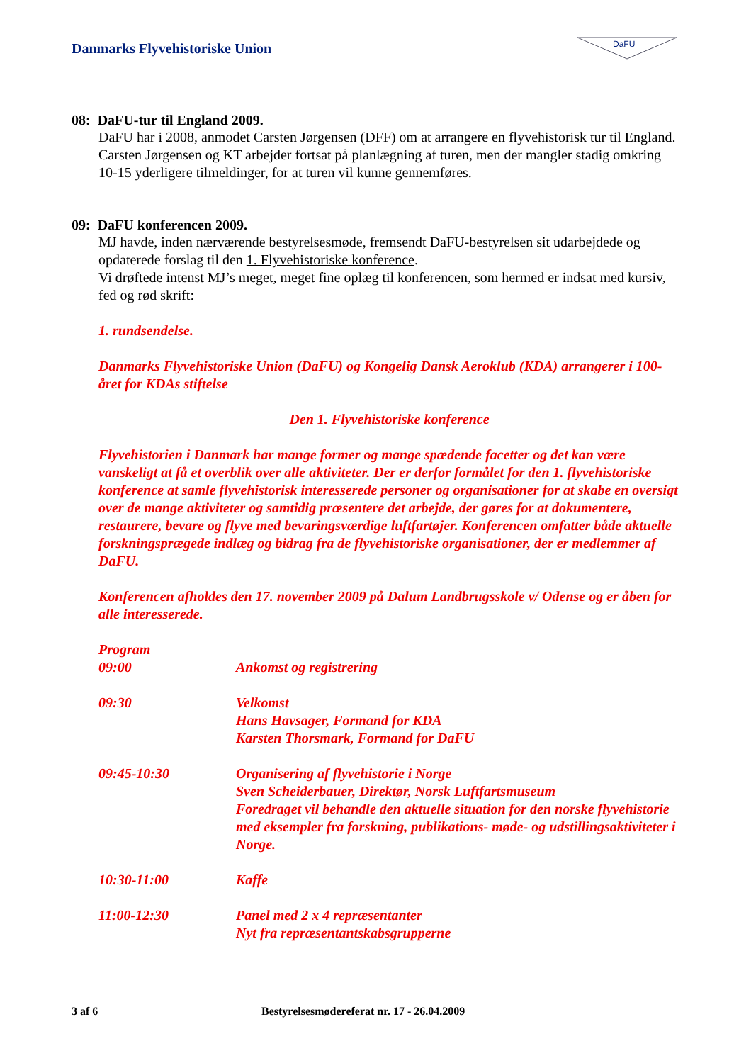Danmarks Flyvehistoriske Union
DaFU
08: DaFU-tur til England 2009.
DaFU har i 2008, anmodet Carsten Jørgensen (DFF) om at arrangere en flyvehistorisk tur til England.
Carsten Jørgensen og KT arbejder fortsat på planlægning af turen, men der mangler stadig omkring 10-15 yderligere tilmeldinger, for at turen vil kunne gennemføres.
09: DaFU konferencen 2009.
MJ havde, inden nærværende bestyrelsesmøde, fremsendt DaFU-bestyrelsen sit udarbejdede og opdaterede forslag til den 1. Flyvehistoriske konference.
Vi drøftede intenst MJ’s meget, meget fine oplæg til konferencen, som hermed er indsat med kursiv, fed og rød skrift:
1. rundsendelse.
Danmarks Flyvehistoriske Union (DaFU) og Kongelig Dansk Aeroklub (KDA) arrangerer i 100-året for KDAs stiftelse
Den 1. Flyvehistoriske konference
Flyvehistorien i Danmark har mange former og mange spædende facetter og det kan være vanskeligt at få et overblik over alle aktiviteter. Der er derfor formålet for den 1. flyvehistoriske konference at samle flyvehistorisk interesserede personer og organisationer for at skabe en oversigt over de mange aktiviteter og samtidig præsentere det arbejde, der gøres for at dokumentere, restaurere, bevare og flyve med bevaringsværdige luftfartøjer. Konferencen omfatter både aktuelle forskningsprægede indlæg og bidrag fra de flyvehistoriske organisationer, der er medlemmer af DaFU.
Konferencen afholdes den 17. november 2009 på Dalum Landbrugsskole v/ Odense og er åben for alle interesserede.
Program
| 09:00 | Ankomst og registrering |
| 09:30 | Velkomst Hans Havsager, Formand for KDA Karsten Thorsmark, Formand for DaFU |
| 09:45-10:30 | Organisering af flyvehistorie i Norge Sven Scheiderbauer, Direktør, Norsk Luftfartsmuseum Foredraget vil behandle den aktuelle situation for den norske flyvehistorie med eksempler fra forskning, publikations- møde- og udstillingsaktiviteter i Norge. |
| 10:30-11:00 | Kaffe |
| 11:00-12:30 | Panel med 2 x 4 repræsentanter Nyt fra repræsentantskabsgrupperne |
3 af 6 Bestyrelsesmødereferat nr. 17 - 26.04.2009